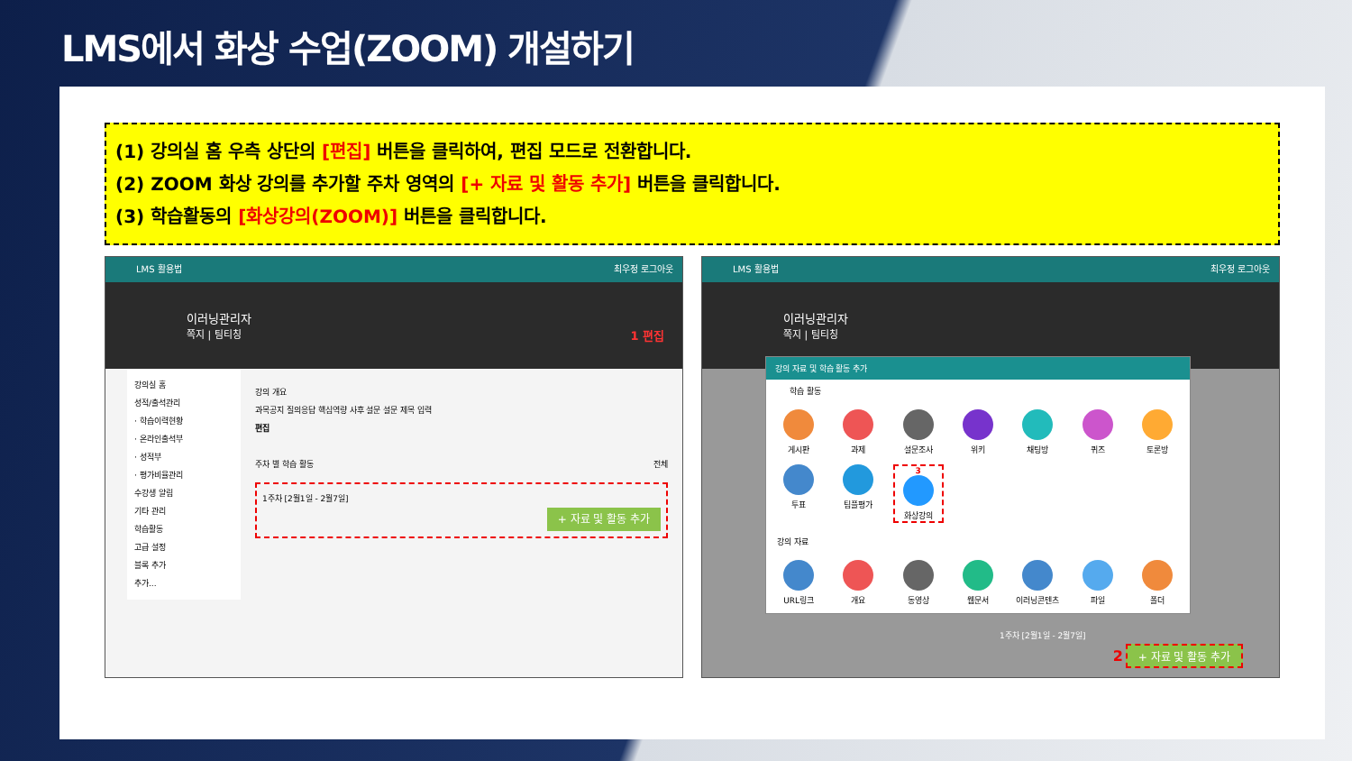LMS에서 화상 수업(ZOOM) 개설하기
(1) 강의실 홈 우측 상단의 [편집] 버튼을 클릭하여, 편집 모드로 전환합니다.
(2) ZOOM 화상 강의를 추가할 주차 영역의 [+ 자료 및 활동 추가] 버튼을 클릭합니다.
(3) 학습활동의 [화상강의(ZOOM)] 버튼을 클릭합니다.
LMS 활용법 최우정 로그아웃
이러닝관리자
쪽지 | 팀티칭 1 편집
강의실 홈
성적/출석관리
· 학습이력현황
· 온라인출석부
· 성적부
· 평가비율관리
수강생 알림
기타 관리
학습활동
고급 설정
블록 추가
추가...
강의 개요
과목공지 질의응답 핵심역량 사후 설문 설문 제목 입력
편집
주차 별 학습 활동 전체
1주차 [2월1일 - 2월7일]
+ 자료 및 활동 추가
LMS 활용법 최우정 로그아웃
이러닝관리자
쪽지 | 팀티칭
강의 자료 및 학습 활동 추가
학습 활동
게시판
과제
설문조사
위키
채팅방
퀴즈
토론방
투표
팀플평가
3
화상강의
강의 자료
URL링크
개요
동영상
웹문서
이러닝콘텐츠
파일
폴더
1주차 [2월1일 - 2월7일]
2 + 자료 및 활동 추가